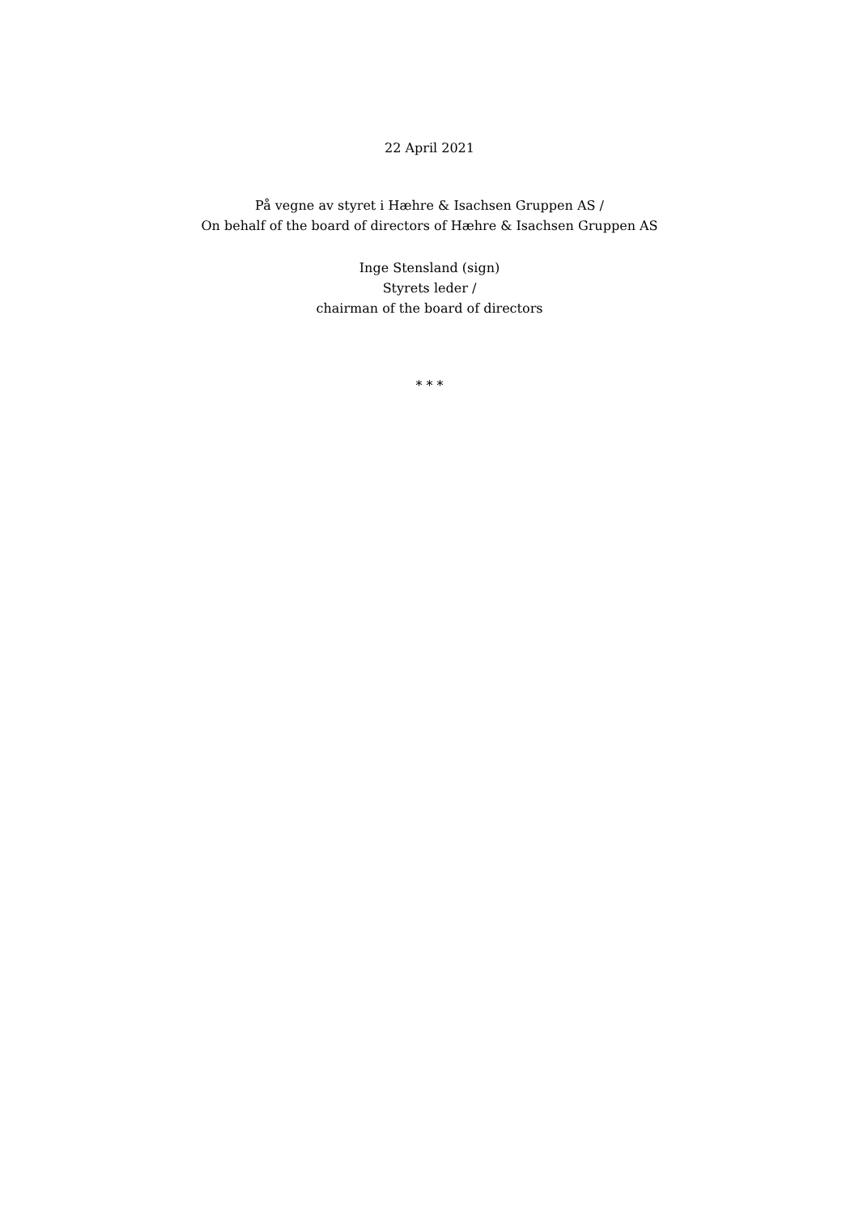22 April 2021
På vegne av styret i Hæhre & Isachsen Gruppen AS /
On behalf of the board of directors of Hæhre & Isachsen Gruppen AS
Inge Stensland (sign)
Styrets leder /
chairman of the board of directors
* * *